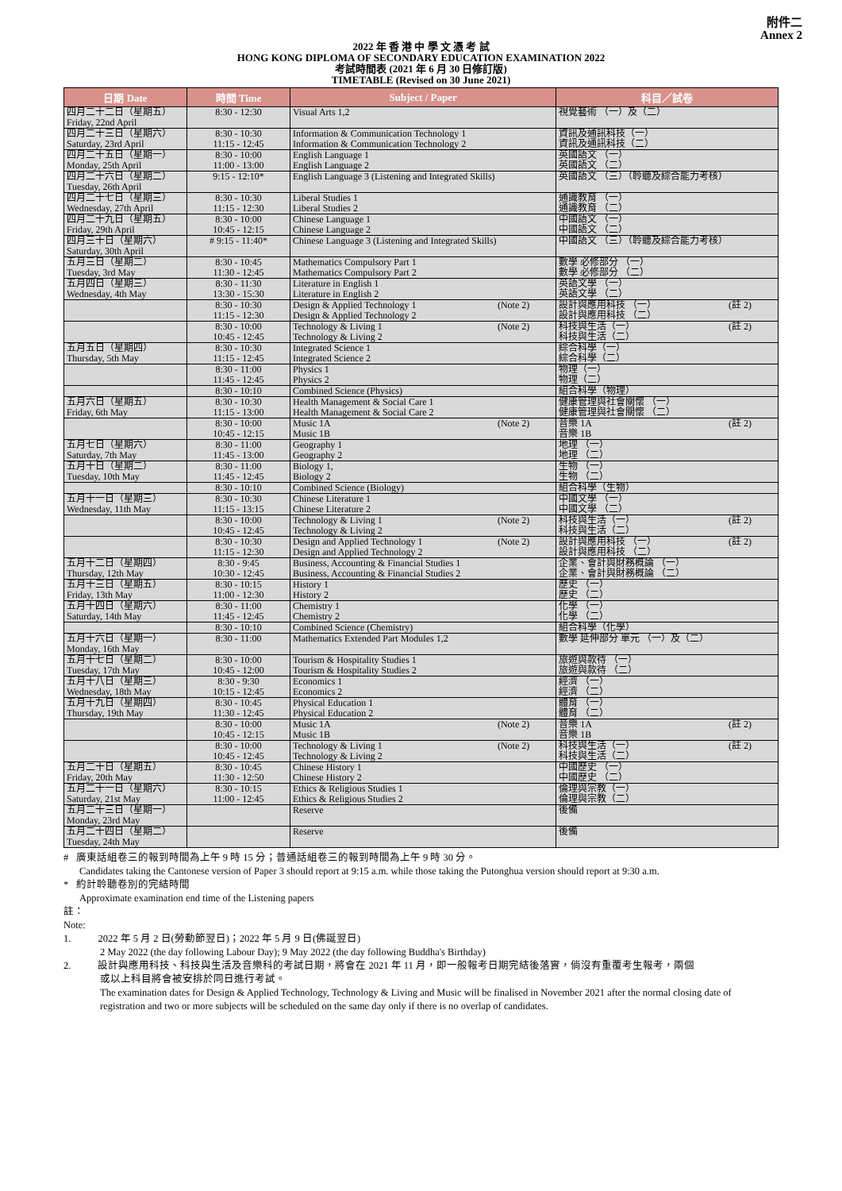附件二
Annex 2
2022 年 香 港 中 學 文 憑 考 試
HONG KONG DIPLOMA OF SECONDARY EDUCATION EXAMINATION 2022
考試時間表 (2021 年 6 月 30 日修訂版)
TIMETABLE (Revised on 30 June 2021)
| 日期 Date | 時間 Time | Subject / Paper | 科目／試卷 |
| --- | --- | --- | --- |
| 四月二十二日（星期五） Friday, 22nd April | 8:30 - 12:30 | Visual Arts 1,2 | 視覺藝術 （一）及（二） |
| 四月二十三日（星期六） Saturday, 23rd April | 8:30 - 10:30 11:15 - 12:45 | Information & Communication Technology 1 Information & Communication Technology 2 | 資訊及通訊科技（一） 資訊及通訊科技（二） |
| 四月二十五日（星期一） Monday, 25th April | 8:30 - 10:00 11:00 - 13:00 | English Language 1 English Language 2 | 英國語文 （一） 英國語文 （二） |
| 四月二十六日（星期二） Tuesday, 26th April | 9:15 - 12:10* | English Language 3 (Listening and Integrated Skills) | 英國語文 （三）（聆聽及綜合能力考核） |
| 四月二十七日（星期三） Wednesday, 27th April | 8:30 - 10:30 11:15 - 12:30 | Liberal Studies 1 Liberal Studies 2 | 通識教育 （一） 通識教育 （二） |
| 四月二十九日（星期五） Friday, 29th April | 8:30 - 10:00 10:45 - 12:15 | Chinese Language 1 Chinese Language 2 | 中國語文 （一） 中國語文 （二） |
| 四月三十日（星期六） Saturday, 30th April | # 9:15 - 11:40* | Chinese Language 3 (Listening and Integrated Skills) | 中國語文 （三）（聆聽及綜合能力考核） |
| 五月三日（星期二） Tuesday, 3rd May | 8:30 - 10:45 11:30 - 12:45 | Mathematics Compulsory Part 1 Mathematics Compulsory Part 2 | 數學 必修部分 （一） 數學 必修部分 （二） |
| 五月四日（星期三） Wednesday, 4th May | 8:30 - 11:30 13:30 - 15:30 | Literature in English 1 Literature in English 2 | 英語文學 （一） 英語文學 （二） |
| | 8:30 - 10:30 11:15 - 12:30 | Design & Applied Technology 1 (Note 2) Design & Applied Technology 2 | 設計與應用科技 （一） (註 2) 設計與應用科技 （二） |
| | 8:30 - 10:00 10:45 - 12:45 | Technology & Living 1 (Note 2) Technology & Living 2 | 科技與生活（一） (註 2) 科技與生活（二） |
| 五月五日（星期四） Thursday, 5th May | 8:30 - 10:30 11:15 - 12:45 | Integrated Science 1 Integrated Science 2 | 綜合科學（一） 綜合科學（二） |
| | 8:30 - 11:00 11:45 - 12:45 | Physics 1 Physics 2 | 物理（一） 物理（二） |
| | 8:30 - 10:10 | Combined Science (Physics) | 組合科學（物理） |
| 五月六日（星期五） Friday, 6th May | 8:30 - 10:30 11:15 - 13:00 | Health Management & Social Care 1 Health Management & Social Care 2 | 健康管理與社會關懷 （一） 健康管理與社會關懷 （二） |
| | 8:30 - 10:00 10:45 - 12:15 | Music 1A (Note 2) Music 1B | 音樂 1A (註 2) 音樂 1B |
| 五月七日（星期六） Saturday, 7th May | 8:30 - 11:00 11:45 - 13:00 | Geography 1 Geography 2 | 地理 （一） 地理 （二） |
| 五月十日（星期二） Tuesday, 10th May | 8:30 - 11:00 11:45 - 12:45 | Biology 1, Biology 2 | 生物 （一） 生物 （二） |
| | 8:30 - 10:10 | Combined Science (Biology) | 組合科學（生物） |
| 五月十一日（星期三） Wednesday, 11th May | 8:30 - 10:30 11:15 - 13:15 | Chinese Literature 1 Chinese Literature 2 | 中國文學 （一） 中國文學 （二） |
| | 8:30 - 10:00 10:45 - 12:45 | Technology & Living 1 (Note 2) Technology & Living 2 | 科技與生活（一） (註 2) 科技與生活（二） |
| | 8:30 - 10:30 11:15 - 12:30 | Design and Applied Technology 1 (Note 2) Design and Applied Technology 2 | 設計與應用科技 （一） (註 2) 設計與應用科技 （二） |
| 五月十二日（星期四） Thursday, 12th May | 8:30 - 9:45 10:30 - 12:45 | Business, Accounting & Financial Studies 1 Business, Accounting & Financial Studies 2 | 企業、會計與財務概論 （一） 企業、會計與財務概論 （二） |
| 五月十三日（星期五） Friday, 13th May | 8:30 - 10:15 11:00 - 12:30 | History 1 History 2 | 歷史 （一） 歷史 （二） |
| 五月十四日（星期六） Saturday, 14th May | 8:30 - 11:00 11:45 - 12:45 | Chemistry 1 Chemistry 2 | 化學 （一） 化學 （二） |
| | 8:30 - 10:10 | Combined Science (Chemistry) | 組合科學（化學） |
| 五月十六日（星期一） Monday, 16th May | 8:30 - 11:00 | Mathematics Extended Part Modules 1,2 | 數學 延伸部分 單元 （一）及（二） |
| 五月十七日（星期二） Tuesday, 17th May | 8:30 - 10:00 10:45 - 12:00 | Tourism & Hospitality Studies 1 Tourism & Hospitality Studies 2 | 旅遊與款待 （一） 旅遊與款待 （二） |
| 五月十八日（星期三） Wednesday, 18th May | 8:30 - 9:30 10:15 - 12:45 | Economics 1 Economics 2 | 經濟 （一） 經濟 （二） |
| 五月十九日（星期四） Thursday, 19th May | 8:30 - 10:45 11:30 - 12:45 | Physical Education 1 Physical Education 2 | 體育 （一） 體育 （二） |
| | 8:30 - 10:00 10:45 - 12:15 | Music 1A (Note 2) Music 1B | 音樂 1A (註 2) 音樂 1B |
| | 8:30 - 10:00 10:45 - 12:45 | Technology & Living 1 (Note 2) Technology & Living 2 | 科技與生活（一） (註 2) 科技與生活（二） |
| 五月二十日（星期五） Friday, 20th May | 8:30 - 10:45 11:30 - 12:50 | Chinese History 1 Chinese History 2 | 中國歷史 （一） 中國歷史 （二） |
| 五月二十一日（星期六） Saturday, 21st May | 8:30 - 10:15 11:00 - 12:45 | Ethics & Religious Studies 1 Ethics & Religious Studies 2 | 倫理與宗教（一） 倫理與宗教（二） |
| 五月二十三日（星期一） Monday, 23rd May | | Reserve | 後備 |
| 五月二十四日（星期二） Tuesday, 24th May | | Reserve | 後備 |
# 廣東話組卷三的報到時間為上午 9 時 15 分；普通話組卷三的報到時間為上午 9 時 30 分。
Candidates taking the Cantonese version of Paper 3 should report at 9:15 a.m. while those taking the Putonghua version should report at 9:30 a.m.
* 約計聆聽卷別的完結時間
Approximate examination end time of the Listening papers
註：
Note:
1. 2022 年 5 月 2 日(勞動節翌日)；2022 年 5 月 9 日(佛誕翌日)
2 May 2022 (the day following Labour Day); 9 May 2022 (the day following Buddha's Birthday)
2. 設計與應用科技、科技與生活及音樂科的考試日期，將會在 2021 年 11 月，即一般報考日期完結後落實，倘沒有重覆考生報考，兩個
或以上科目將會被安排於同日進行考試。
The examination dates for Design & Applied Technology, Technology & Living and Music will be finalised in November 2021 after the normal closing date of registration and two or more subjects will be scheduled on the same day only if there is no overlap of candidates.